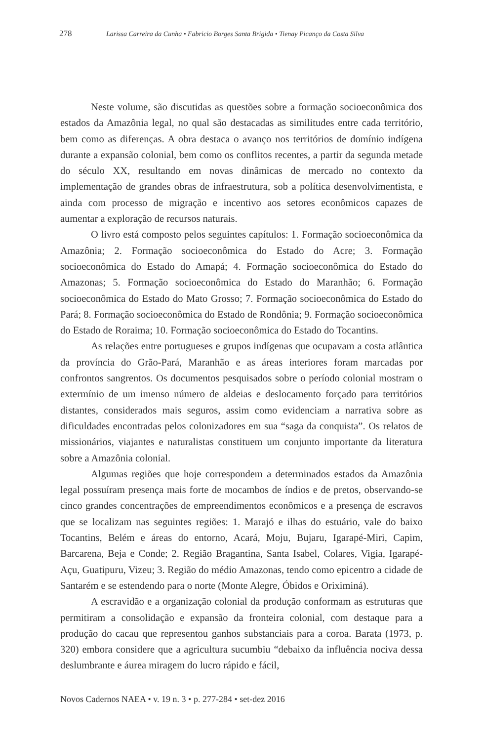278 Larissa Carreira da Cunha • Fabricio Borges Santa Brigida • Tienay Picanço da Costa Silva
Neste volume, são discutidas as questões sobre a formação socioeconômica dos estados da Amazônia legal, no qual são destacadas as similitudes entre cada território, bem como as diferenças. A obra destaca o avanço nos territórios de domínio indígena durante a expansão colonial, bem como os conflitos recentes, a partir da segunda metade do século XX, resultando em novas dinâmicas de mercado no contexto da implementação de grandes obras de infraestrutura, sob a política desenvolvimentista, e ainda com processo de migração e incentivo aos setores econômicos capazes de aumentar a exploração de recursos naturais.
O livro está composto pelos seguintes capítulos: 1. Formação socioeconômica da Amazônia; 2. Formação socioeconômica do Estado do Acre; 3. Formação socioeconômica do Estado do Amapá; 4. Formação socioeconômica do Estado do Amazonas; 5. Formação socioeconômica do Estado do Maranhão; 6. Formação socioeconômica do Estado do Mato Grosso; 7. Formação socioeconômica do Estado do Pará; 8. Formação socioeconômica do Estado de Rondônia; 9. Formação socioeconômica do Estado de Roraima; 10. Formação socioeconômica do Estado do Tocantins.
As relações entre portugueses e grupos indígenas que ocupavam a costa atlântica da província do Grão-Pará, Maranhão e as áreas interiores foram marcadas por confrontos sangrentos. Os documentos pesquisados sobre o período colonial mostram o extermínio de um imenso número de aldeias e deslocamento forçado para territórios distantes, considerados mais seguros, assim como evidenciam a narrativa sobre as dificuldades encontradas pelos colonizadores em sua “saga da conquista”. Os relatos de missionários, viajantes e naturalistas constituem um conjunto importante da literatura sobre a Amazônia colonial.
Algumas regiões que hoje correspondem a determinados estados da Amazônia legal possuíram presença mais forte de mocambos de índios e de pretos, observando-se cinco grandes concentrações de empreendimentos econômicos e a presença de escravos que se localizam nas seguintes regiões: 1. Marajó e ilhas do estuário, vale do baixo Tocantins, Belém e áreas do entorno, Acará, Moju, Bujaru, Igarapé-Miri, Capim, Barcarena, Beja e Conde; 2. Região Bragantina, Santa Isabel, Colares, Vigia, Igarapé-Açu, Guatipuru, Vizeu; 3. Região do médio Amazonas, tendo como epicentro a cidade de Santarém e se estendendo para o norte (Monte Alegre, Óbidos e Oriximiná).
A escravidão e a organização colonial da produção conformam as estruturas que permitiram a consolidação e expansão da fronteira colonial, com destaque para a produção do cacau que representou ganhos substanciais para a coroa. Barata (1973, p. 320) embora considere que a agricultura sucumbiu “debaixo da influência nociva dessa deslumbrante e áurea miragem do lucro rápido e fácil,
Novos Cadernos NAEA • v. 19 n. 3 • p. 277-284 • set-dez 2016